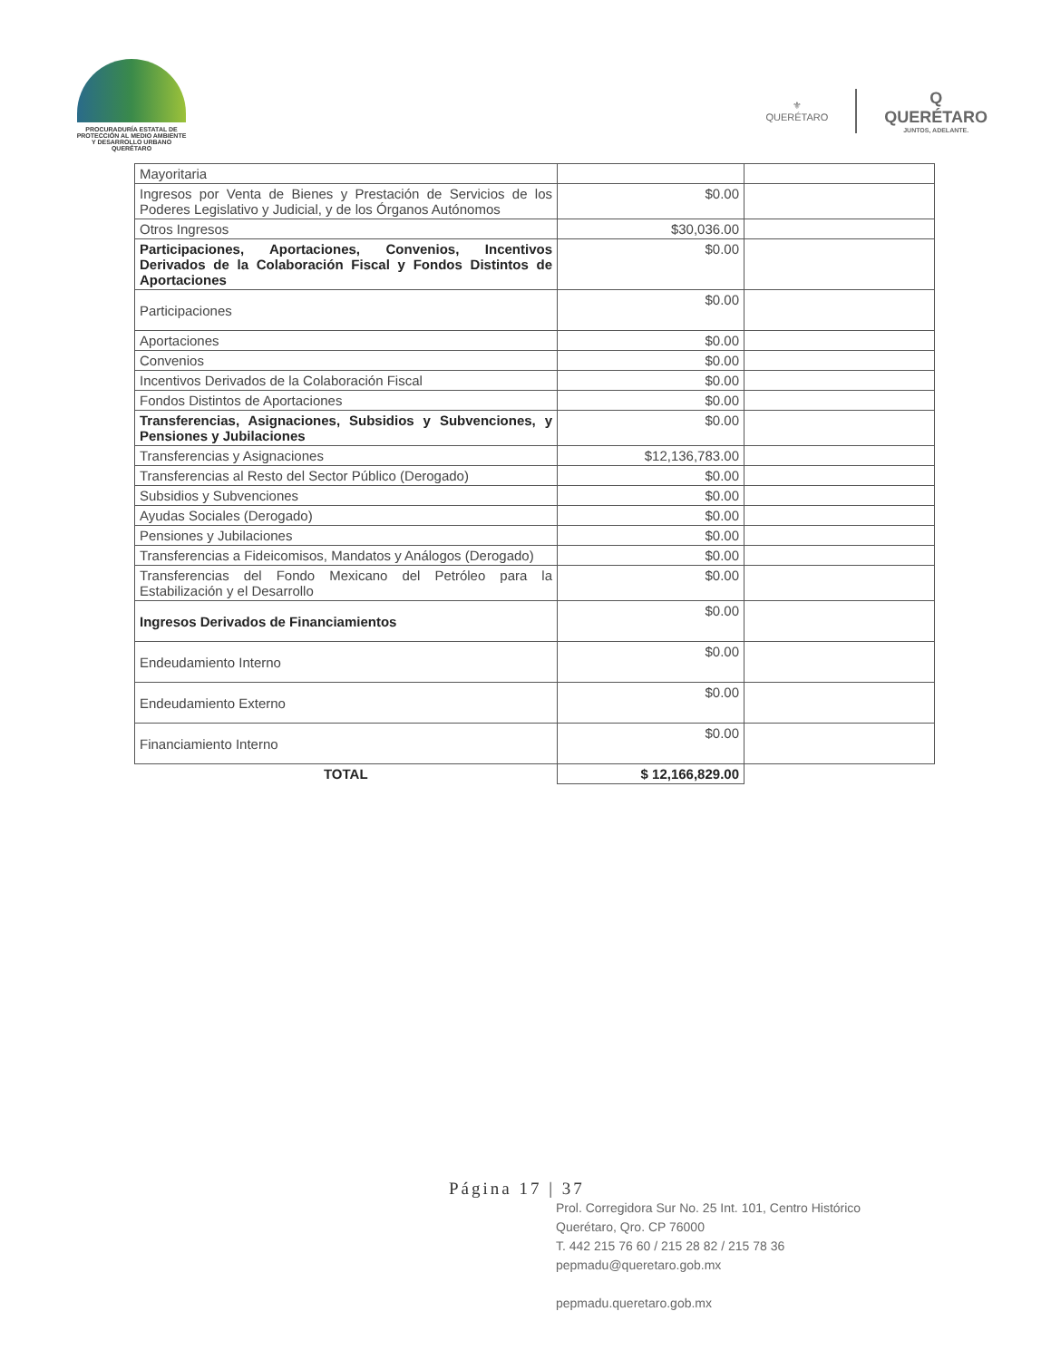PROCURADURÍA ESTATAL DE
PROTECCIÓN AL MEDIO AMBIENTE
Y DESARROLLO URBANO
QUERÉTARO
⚜
QUERÉTARO
Q
QUERÉTARO
JUNTOS, ADELANTE.
| Mayoritaria | | |
| Ingresos por Venta de Bienes y Prestación de Servicios de los Poderes Legislativo y Judicial, y de los Órganos Autónomos | $0.00 | |
| Otros Ingresos | $30,036.00 | |
| Participaciones, Aportaciones, Convenios, Incentivos Derivados de la Colaboración Fiscal y Fondos Distintos de Aportaciones | $0.00 | |
| Participaciones | $0.00 | |
| Aportaciones | $0.00 | |
| Convenios | $0.00 | |
| Incentivos Derivados de la Colaboración Fiscal | $0.00 | |
| Fondos Distintos de Aportaciones | $0.00 | |
| Transferencias, Asignaciones, Subsidios y Subvenciones, y Pensiones y Jubilaciones | $0.00 | |
| Transferencias y Asignaciones | $12,136,783.00 | |
| Transferencias al Resto del Sector Público (Derogado) | $0.00 | |
| Subsidios y Subvenciones | $0.00 | |
| Ayudas Sociales (Derogado) | $0.00 | |
| Pensiones y Jubilaciones | $0.00 | |
| Transferencias a Fideicomisos, Mandatos y Análogos (Derogado) | $0.00 | |
| Transferencias del Fondo Mexicano del Petróleo para la Estabilización y el Desarrollo | $0.00 | |
| Ingresos Derivados de Financiamientos | $0.00 | |
| Endeudamiento Interno | $0.00 | |
| Endeudamiento Externo | $0.00 | |
| Financiamiento Interno | $0.00 | |
| TOTAL | $ 12,166,829.00 | |
Página 17 | 37
Prol. Corregidora Sur No. 25 Int. 101, Centro Histórico
Querétaro, Qro. CP 76000
T. 442 215 76 60 / 215 28 82 / 215 78 36
pepmadu@queretaro.gob.mx
pepmadu.queretaro.gob.mx